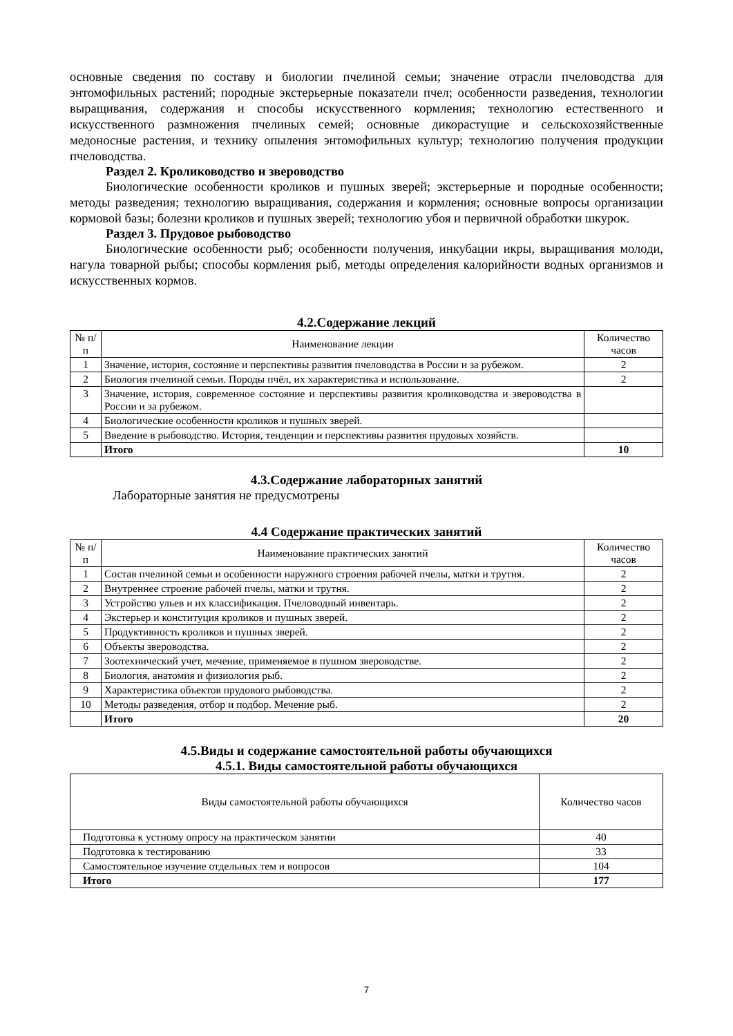основные сведения по составу и биологии пчелиной семьи; значение отрасли пчеловодства для энтомофильных растений; породные экстерьерные показатели пчел; особенности разведения, технологии выращивания, содержания и способы искусственного кормления; технологию естественного и искусственного размножения пчелиных семей; основные дикорастущие и сельскохозяйственные медоносные растения, и технику опыления энтомофильных культур; технологию получения продукции пчеловодства.
Раздел 2. Кролиководство и звероводство
Биологические особенности кроликов и пушных зверей; экстерьерные и породные особенности; методы разведения; технологию выращивания, содержания и кормления; основные вопросы организации кормовой базы; болезни кроликов и пушных зверей; технологию убоя и первичной обработки шкурок.
Раздел 3. Прудовое рыбоводство
Биологические особенности рыб; особенности получения, инкубации икры, выращивания молоди, нагула товарной рыбы; способы кормления рыб, методы определения калорийности водных организмов и искусственных кормов.
4.2.Содержание лекций
| № п/п | Наименование лекции | Количество часов |
| --- | --- | --- |
| 1 | Значение, история, состояние и перспективы развития пчеловодства в России и за рубежом. | 2 |
| 2 | Биология пчелиной семьи. Породы пчёл, их характеристика и использование. | 2 |
| 3 | Значение, история, современное состояние и перспективы развития кролиководства и звероводства в России и за рубежом. | |
| 4 | Биологические особенности кроликов и пушных зверей. | |
| 5 | Введение в рыбоводство. История, тенденции и перспективы развития прудовых хозяйств. | |
| | Итого | 10 |
4.3.Содержание лабораторных занятий
Лабораторные занятия не предусмотрены
4.4 Содержание практических занятий
| № п/п | Наименование практических занятий | Количество часов |
| --- | --- | --- |
| 1 | Состав пчелиной семьи и особенности наружного строения рабочей пчелы, матки и трутня. | 2 |
| 2 | Внутреннее строение рабочей пчелы, матки и трутня. | 2 |
| 3 | Устройство ульев и их классификация. Пчеловодный инвентарь. | 2 |
| 4 | Экстерьер и конституция кроликов и пушных зверей. | 2 |
| 5 | Продуктивность кроликов и пушных зверей. | 2 |
| 6 | Объекты звероводства. | 2 |
| 7 | Зоотехнический учет, мечение, применяемое в пушном звероводстве. | 2 |
| 8 | Биология, анатомия и физиология рыб. | 2 |
| 9 | Характеристика объектов прудового рыбоводства. | 2 |
| 10 | Методы разведения, отбор и подбор. Мечение рыб. | 2 |
| | Итого | 20 |
4.5.Виды и содержание самостоятельной работы обучающихся
4.5.1. Виды самостоятельной работы обучающихся
| Виды самостоятельной работы обучающихся | Количество часов |
| --- | --- |
| Подготовка к устному опросу на практическом занятии | 40 |
| Подготовка к тестированию | 33 |
| Самостоятельное изучение отдельных тем и вопросов | 104 |
| Итого | 177 |
7